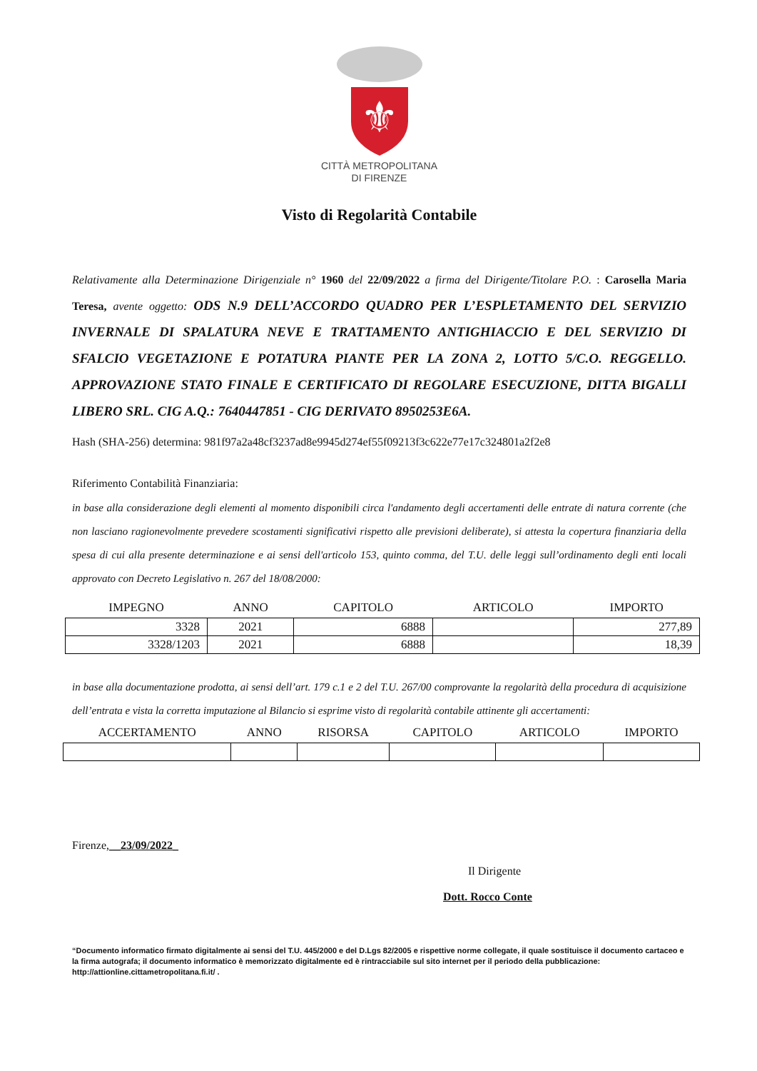⚜
CITTÀ METROPOLITANA
DI FIRENZE
Visto di Regolarità Contabile
Relativamente alla Determinazione Dirigenziale n° 1960 del 22/09/2022 a firma del Dirigente/Titolare P.O. : Carosella Maria Teresa, avente oggetto: ODS N.9 DELL’ACCORDO QUADRO PER L’ESPLETAMENTO DEL SERVIZIO INVERNALE DI SPALATURA NEVE E TRATTAMENTO ANTIGHIACCIO E DEL SERVIZIO DI SFALCIO VEGETAZIONE E POTATURA PIANTE PER LA ZONA 2, LOTTO 5/C.O. REGGELLO. APPROVAZIONE STATO FINALE E CERTIFICATO DI REGOLARE ESECUZIONE, DITTA BIGALLI LIBERO SRL. CIG A.Q.: 7640447851 - CIG DERIVATO 8950253E6A.
Hash (SHA-256) determina: 981f97a2a48cf3237ad8e9945d274ef55f09213f3c622e77e17c324801a2f2e8
Riferimento Contabilità Finanziaria:
in base alla considerazione degli elementi al momento disponibili circa l'andamento degli accertamenti delle entrate di natura corrente (che non lasciano ragionevolmente prevedere scostamenti significativi rispetto alle previsioni deliberate), si attesta la copertura finanziaria della spesa di cui alla presente determinazione e ai sensi dell'articolo 153, quinto comma, del T.U. delle leggi sull’ordinamento degli enti locali approvato con Decreto Legislativo n. 267 del 18/08/2000:
| IMPEGNO | ANNO | CAPITOLO | ARTICOLO | IMPORTO |
| --- | --- | --- | --- | --- |
| 3328 | 2021 | 6888 | | 277,89 |
| 3328/1203 | 2021 | 6888 | | 18,39 |
in base alla documentazione prodotta, ai sensi dell’art. 179 c.1 e 2 del T.U. 267/00 comprovante la regolarità della procedura di acquisizione dell’entrata e vista la corretta imputazione al Bilancio si esprime visto di regolarità contabile attinente gli accertamenti:
| ACCERTAMENTO | ANNO | RISORSA | CAPITOLO | ARTICOLO | IMPORTO |
| --- | --- | --- | --- | --- | --- |
Firenze,__23/09/2022_
Il Dirigente
Dott. Rocco Conte
“Documento informatico firmato digitalmente ai sensi del T.U. 445/2000 e del D.Lgs 82/2005 e rispettive norme collegate, il quale sostituisce il documento cartaceo e la firma autografa; il documento informatico è memorizzato digitalmente ed è rintracciabile sul sito internet per il periodo della pubblicazione: http://attionline.cittametropolitana.fi.it/ .